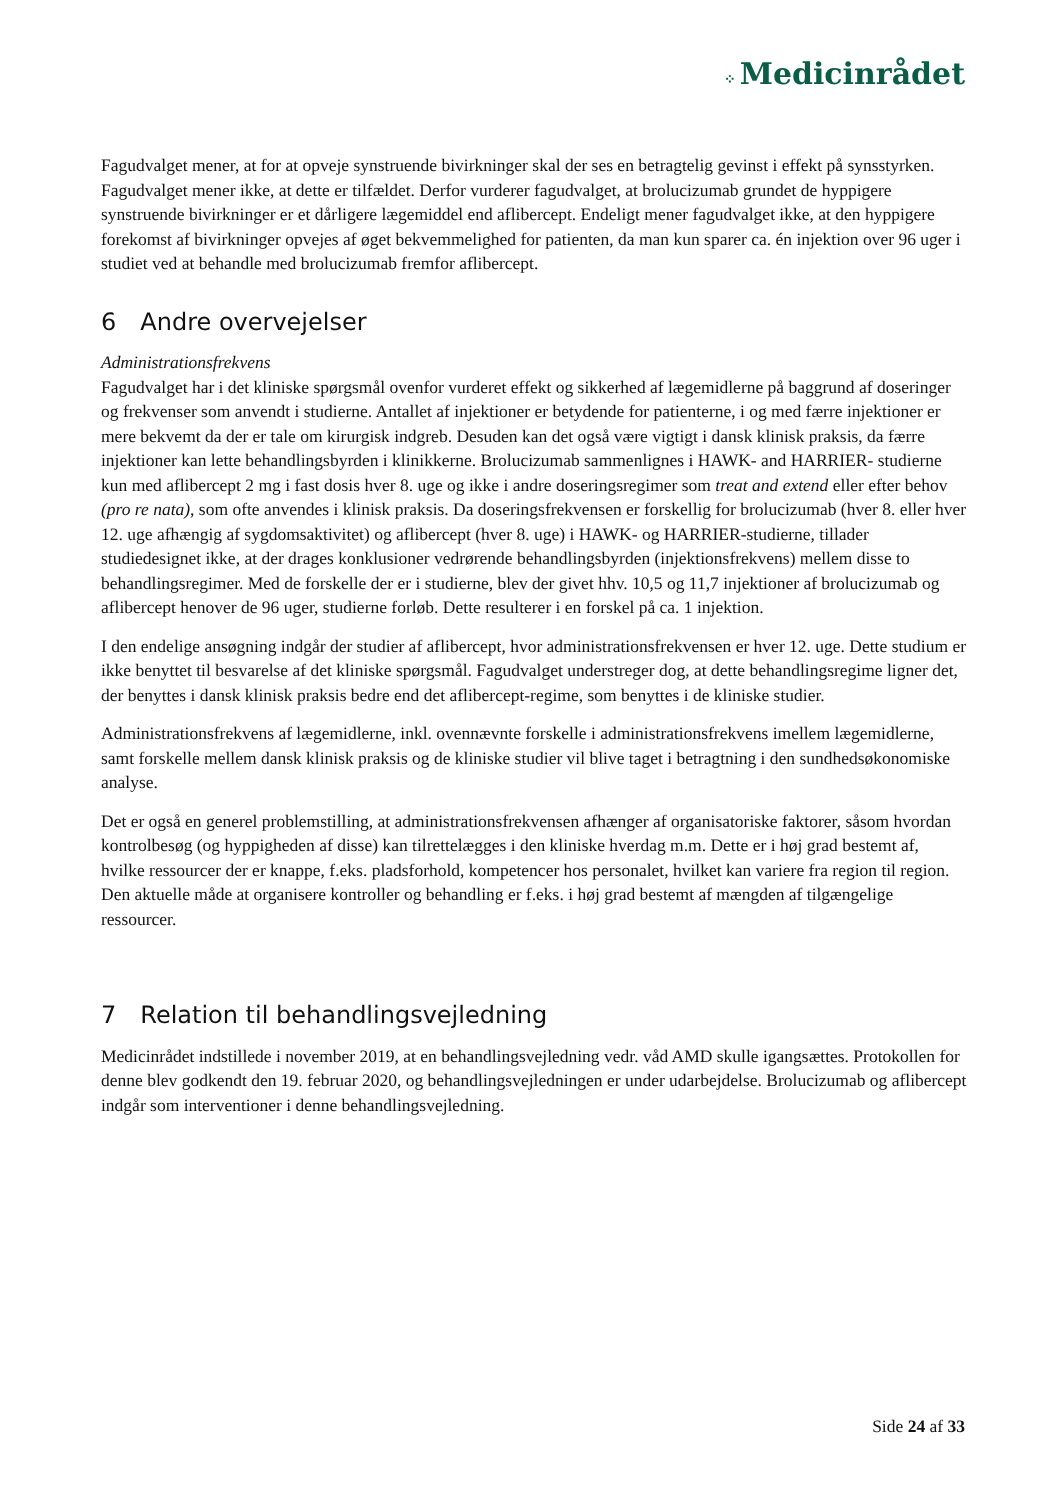⁘ Medicinrådet
Fagudvalget mener, at for at opveje synstruende bivirkninger skal der ses en betragtelig gevinst i effekt på synsstyrken. Fagudvalget mener ikke, at dette er tilfældet. Derfor vurderer fagudvalget, at brolucizumab grundet de hyppigere synstruende bivirkninger er et dårligere lægemiddel end aflibercept. Endeligt mener fagudvalget ikke, at den hyppigere forekomst af bivirkninger opvejes af øget bekvemmelighed for patienten, da man kun sparer ca. én injektion over 96 uger i studiet ved at behandle med brolucizumab fremfor aflibercept.
6 Andre overvejelser
Administrationsfrekvens
Fagudvalget har i det kliniske spørgsmål ovenfor vurderet effekt og sikkerhed af lægemidlerne på baggrund af doseringer og frekvenser som anvendt i studierne. Antallet af injektioner er betydende for patienterne, i og med færre injektioner er mere bekvemt da der er tale om kirurgisk indgreb. Desuden kan det også være vigtigt i dansk klinisk praksis, da færre injektioner kan lette behandlingsbyrden i klinikkerne. Brolucizumab sammenlignes i HAWK- and HARRIER- studierne kun med aflibercept 2 mg i fast dosis hver 8. uge og ikke i andre doseringsregimer som treat and extend eller efter behov (pro re nata), som ofte anvendes i klinisk praksis. Da doseringsfrekvensen er forskellig for brolucizumab (hver 8. eller hver 12. uge afhængig af sygdomsaktivitet) og aflibercept (hver 8. uge) i HAWK- og HARRIER-studierne, tillader studiedesignet ikke, at der drages konklusioner vedrørende behandlingsbyrden (injektionsfrekvens) mellem disse to behandlingsregimer. Med de forskelle der er i studierne, blev der givet hhv. 10,5 og 11,7 injektioner af brolucizumab og aflibercept henover de 96 uger, studierne forløb. Dette resulterer i en forskel på ca. 1 injektion.
I den endelige ansøgning indgår der studier af aflibercept, hvor administrationsfrekvensen er hver 12. uge. Dette studium er ikke benyttet til besvarelse af det kliniske spørgsmål. Fagudvalget understreger dog, at dette behandlingsregime ligner det, der benyttes i dansk klinisk praksis bedre end det aflibercept-regime, som benyttes i de kliniske studier.
Administrationsfrekvens af lægemidlerne, inkl. ovennævnte forskelle i administrationsfrekvens imellem lægemidlerne, samt forskelle mellem dansk klinisk praksis og de kliniske studier vil blive taget i betragtning i den sundhedsøkonomiske analyse.
Det er også en generel problemstilling, at administrationsfrekvensen afhænger af organisatoriske faktorer, såsom hvordan kontrolbesøg (og hyppigheden af disse) kan tilrettelægges i den kliniske hverdag m.m. Dette er i høj grad bestemt af, hvilke ressourcer der er knappe, f.eks. pladsforhold, kompetencer hos personalet, hvilket kan variere fra region til region. Den aktuelle måde at organisere kontroller og behandling er f.eks. i høj grad bestemt af mængden af tilgængelige ressourcer.
7 Relation til behandlingsvejledning
Medicinrådet indstillede i november 2019, at en behandlingsvejledning vedr. våd AMD skulle igangsættes. Protokollen for denne blev godkendt den 19. februar 2020, og behandlingsvejledningen er under udarbejdelse. Brolucizumab og aflibercept indgår som interventioner i denne behandlingsvejledning.
Side 24 af 33